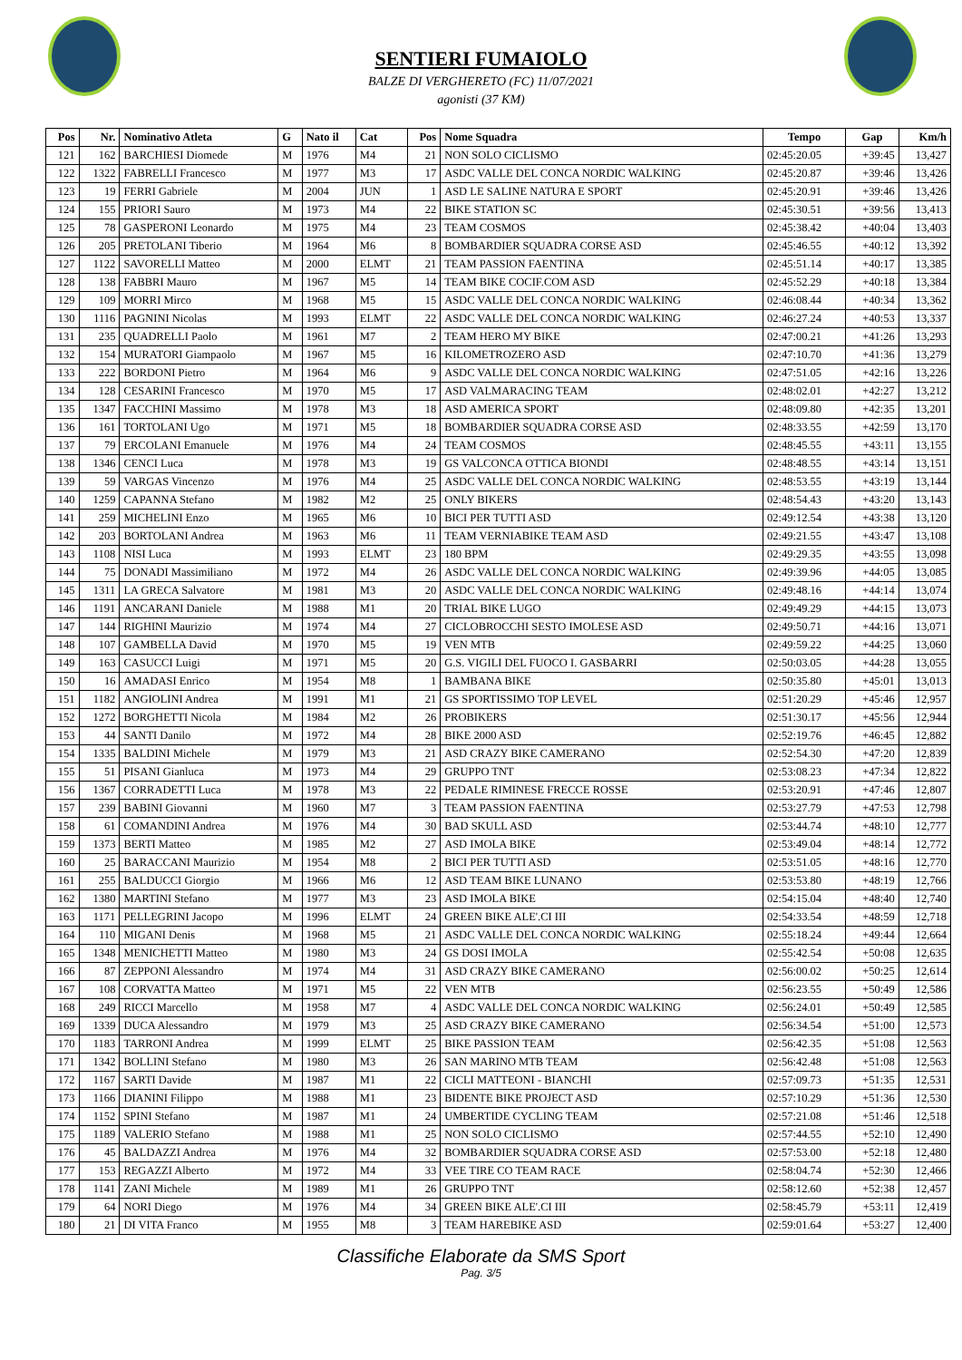SENTIERI FUMAIOLO
BALZE DI VERGHERETO (FC) 11/07/2021
agonisti (37 KM)
| Pos | Nr. | Nominativo Atleta | G | Nato il | Cat | Pos | Nome Squadra | Tempo | Gap | Km/h |
| --- | --- | --- | --- | --- | --- | --- | --- | --- | --- | --- |
| 121 | 162 | BARCHIESI Diomede | M | 1976 | M4 | 21 | NON SOLO CICLISMO | 02:45:20.05 | +39:45 | 13,427 |
| 122 | 1322 | FABRELLI Francesco | M | 1977 | M3 | 17 | ASDC VALLE DEL CONCA NORDIC WALKING | 02:45:20.87 | +39:46 | 13,426 |
| 123 | 19 | FERRI Gabriele | M | 2004 | JUN | 1 | ASD LE SALINE NATURA E SPORT | 02:45:20.91 | +39:46 | 13,426 |
| 124 | 155 | PRIORI Sauro | M | 1973 | M4 | 22 | BIKE STATION SC | 02:45:30.51 | +39:56 | 13,413 |
| 125 | 78 | GASPERONI Leonardo | M | 1975 | M4 | 23 | TEAM COSMOS | 02:45:38.42 | +40:04 | 13,403 |
| 126 | 205 | PRETOLANI Tiberio | M | 1964 | M6 | 8 | BOMBARDIER SQUADRA CORSE ASD | 02:45:46.55 | +40:12 | 13,392 |
| 127 | 1122 | SAVORELLI Matteo | M | 2000 | ELMT | 21 | TEAM PASSION FAENTINA | 02:45:51.14 | +40:17 | 13,385 |
| 128 | 138 | FABBRI Mauro | M | 1967 | M5 | 14 | TEAM BIKE COCIF.COM ASD | 02:45:52.29 | +40:18 | 13,384 |
| 129 | 109 | MORRI Mirco | M | 1968 | M5 | 15 | ASDC VALLE DEL CONCA NORDIC WALKING | 02:46:08.44 | +40:34 | 13,362 |
| 130 | 1116 | PAGNINI Nicolas | M | 1993 | ELMT | 22 | ASDC VALLE DEL CONCA NORDIC WALKING | 02:46:27.24 | +40:53 | 13,337 |
| 131 | 235 | QUADRELLI Paolo | M | 1961 | M7 | 2 | TEAM HERO MY BIKE | 02:47:00.21 | +41:26 | 13,293 |
| 132 | 154 | MURATORI Giampaolo | M | 1967 | M5 | 16 | KILOMETROZERO ASD | 02:47:10.70 | +41:36 | 13,279 |
| 133 | 222 | BORDONI Pietro | M | 1964 | M6 | 9 | ASDC VALLE DEL CONCA NORDIC WALKING | 02:47:51.05 | +42:16 | 13,226 |
| 134 | 128 | CESARINI Francesco | M | 1970 | M5 | 17 | ASD VALMARACING TEAM | 02:48:02.01 | +42:27 | 13,212 |
| 135 | 1347 | FACCHINI Massimo | M | 1978 | M3 | 18 | ASD AMERICA SPORT | 02:48:09.80 | +42:35 | 13,201 |
| 136 | 161 | TORTOLANI Ugo | M | 1971 | M5 | 18 | BOMBARDIER SQUADRA CORSE ASD | 02:48:33.55 | +42:59 | 13,170 |
| 137 | 79 | ERCOLANI Emanuele | M | 1976 | M4 | 24 | TEAM COSMOS | 02:48:45.55 | +43:11 | 13,155 |
| 138 | 1346 | CENCI Luca | M | 1978 | M3 | 19 | GS VALCONCA OTTICA BIONDI | 02:48:48.55 | +43:14 | 13,151 |
| 139 | 59 | VARGAS Vincenzo | M | 1976 | M4 | 25 | ASDC VALLE DEL CONCA NORDIC WALKING | 02:48:53.55 | +43:19 | 13,144 |
| 140 | 1259 | CAPANNA Stefano | M | 1982 | M2 | 25 | ONLY BIKERS | 02:48:54.43 | +43:20 | 13,143 |
| 141 | 259 | MICHELINI Enzo | M | 1965 | M6 | 10 | BICI PER TUTTI ASD | 02:49:12.54 | +43:38 | 13,120 |
| 142 | 203 | BORTOLANI Andrea | M | 1963 | M6 | 11 | TEAM VERNIABIKE TEAM ASD | 02:49:21.55 | +43:47 | 13,108 |
| 143 | 1108 | NISI Luca | M | 1993 | ELMT | 23 | 180 BPM | 02:49:29.35 | +43:55 | 13,098 |
| 144 | 75 | DONADI Massimiliano | M | 1972 | M4 | 26 | ASDC VALLE DEL CONCA NORDIC WALKING | 02:49:39.96 | +44:05 | 13,085 |
| 145 | 1311 | LA GRECA Salvatore | M | 1981 | M3 | 20 | ASDC VALLE DEL CONCA NORDIC WALKING | 02:49:48.16 | +44:14 | 13,074 |
| 146 | 1191 | ANCARANI Daniele | M | 1988 | M1 | 20 | TRIAL BIKE LUGO | 02:49:49.29 | +44:15 | 13,073 |
| 147 | 144 | RIGHINI Maurizio | M | 1974 | M4 | 27 | CICLOBROCCHI SESTO IMOLESE ASD | 02:49:50.71 | +44:16 | 13,071 |
| 148 | 107 | GAMBELLA David | M | 1970 | M5 | 19 | VEN MTB | 02:49:59.22 | +44:25 | 13,060 |
| 149 | 163 | CASUCCI Luigi | M | 1971 | M5 | 20 | G.S. VIGILI DEL FUOCO I. GASBARRI | 02:50:03.05 | +44:28 | 13,055 |
| 150 | 16 | AMADASI Enrico | M | 1954 | M8 | 1 | BAMBANA BIKE | 02:50:35.80 | +45:01 | 13,013 |
| 151 | 1182 | ANGIOLINI Andrea | M | 1991 | M1 | 21 | GS SPORTISSIMO TOP LEVEL | 02:51:20.29 | +45:46 | 12,957 |
| 152 | 1272 | BORGHETTI Nicola | M | 1984 | M2 | 26 | PROBIKERS | 02:51:30.17 | +45:56 | 12,944 |
| 153 | 44 | SANTI Danilo | M | 1972 | M4 | 28 | BIKE 2000 ASD | 02:52:19.76 | +46:45 | 12,882 |
| 154 | 1335 | BALDINI Michele | M | 1979 | M3 | 21 | ASD CRAZY BIKE CAMERANO | 02:52:54.30 | +47:20 | 12,839 |
| 155 | 51 | PISANI Gianluca | M | 1973 | M4 | 29 | GRUPPO TNT | 02:53:08.23 | +47:34 | 12,822 |
| 156 | 1367 | CORRADETTI Luca | M | 1978 | M3 | 22 | PEDALE RIMINESE FRECCE ROSSE | 02:53:20.91 | +47:46 | 12,807 |
| 157 | 239 | BABINI Giovanni | M | 1960 | M7 | 3 | TEAM PASSION FAENTINA | 02:53:27.79 | +47:53 | 12,798 |
| 158 | 61 | COMANDINI Andrea | M | 1976 | M4 | 30 | BAD SKULL ASD | 02:53:44.74 | +48:10 | 12,777 |
| 159 | 1373 | BERTI Matteo | M | 1985 | M2 | 27 | ASD IMOLA BIKE | 02:53:49.04 | +48:14 | 12,772 |
| 160 | 25 | BARACCANI Maurizio | M | 1954 | M8 | 2 | BICI PER TUTTI ASD | 02:53:51.05 | +48:16 | 12,770 |
| 161 | 255 | BALDUCCI Giorgio | M | 1966 | M6 | 12 | ASD TEAM BIKE LUNANO | 02:53:53.80 | +48:19 | 12,766 |
| 162 | 1380 | MARTINI Stefano | M | 1977 | M3 | 23 | ASD IMOLA BIKE | 02:54:15.04 | +48:40 | 12,740 |
| 163 | 1171 | PELLEGRINI Jacopo | M | 1996 | ELMT | 24 | GREEN BIKE ALE'.CI III | 02:54:33.54 | +48:59 | 12,718 |
| 164 | 110 | MIGANI Denis | M | 1968 | M5 | 21 | ASDC VALLE DEL CONCA NORDIC WALKING | 02:55:18.24 | +49:44 | 12,664 |
| 165 | 1348 | MENICHETTI Matteo | M | 1980 | M3 | 24 | GS DOSI IMOLA | 02:55:42.54 | +50:08 | 12,635 |
| 166 | 87 | ZEPPONI Alessandro | M | 1974 | M4 | 31 | ASD CRAZY BIKE CAMERANO | 02:56:00.02 | +50:25 | 12,614 |
| 167 | 108 | CORVATTA Matteo | M | 1971 | M5 | 22 | VEN MTB | 02:56:23.55 | +50:49 | 12,586 |
| 168 | 249 | RICCI Marcello | M | 1958 | M7 | 4 | ASDC VALLE DEL CONCA NORDIC WALKING | 02:56:24.01 | +50:49 | 12,585 |
| 169 | 1339 | DUCA Alessandro | M | 1979 | M3 | 25 | ASD CRAZY BIKE CAMERANO | 02:56:34.54 | +51:00 | 12,573 |
| 170 | 1183 | TARRONI Andrea | M | 1999 | ELMT | 25 | BIKE PASSION TEAM | 02:56:42.35 | +51:08 | 12,563 |
| 171 | 1342 | BOLLINI Stefano | M | 1980 | M3 | 26 | SAN MARINO MTB TEAM | 02:56:42.48 | +51:08 | 12,563 |
| 172 | 1167 | SARTI Davide | M | 1987 | M1 | 22 | CICLI MATTEONI - BIANCHI | 02:57:09.73 | +51:35 | 12,531 |
| 173 | 1166 | DIANINI Filippo | M | 1988 | M1 | 23 | BIDENTE BIKE PROJECT ASD | 02:57:10.29 | +51:36 | 12,530 |
| 174 | 1152 | SPINI Stefano | M | 1987 | M1 | 24 | UMBERTIDE CYCLING TEAM | 02:57:21.08 | +51:46 | 12,518 |
| 175 | 1189 | VALERIO Stefano | M | 1988 | M1 | 25 | NON SOLO CICLISMO | 02:57:44.55 | +52:10 | 12,490 |
| 176 | 45 | BALDAZZI Andrea | M | 1976 | M4 | 32 | BOMBARDIER SQUADRA CORSE ASD | 02:57:53.00 | +52:18 | 12,480 |
| 177 | 153 | REGAZZI Alberto | M | 1972 | M4 | 33 | VEE TIRE CO TEAM RACE | 02:58:04.74 | +52:30 | 12,466 |
| 178 | 1141 | ZANI Michele | M | 1989 | M1 | 26 | GRUPPO TNT | 02:58:12.60 | +52:38 | 12,457 |
| 179 | 64 | NORI Diego | M | 1976 | M4 | 34 | GREEN BIKE ALE'.CI III | 02:58:45.79 | +53:11 | 12,419 |
| 180 | 21 | DI VITA Franco | M | 1955 | M8 | 3 | TEAM HAREBIKE ASD | 02:59:01.64 | +53:27 | 12,400 |
Classifiche Elaborate da SMS Sport
Pag. 3/5